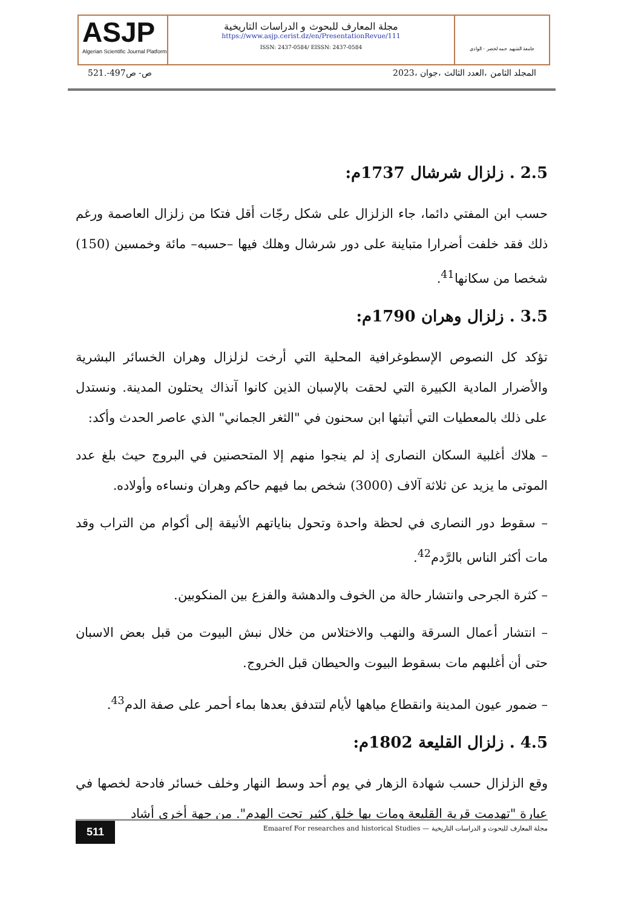ASJP
Algerian Scientific Journal Platform
مجلة المعارف للبحوث و الدراسات التاريخية
https://www.asjp.cerist.dz/en/PresentationRevue/111
ISSN: 2437-0584/ EISSN: 2437-0584
جامعة الشهيد حمه لخضر - الوادي
ص- ص497-.521 المجلد الثامن ،العدد الثالث ،جوان ،2023
2.5 . زلزال شرشال 1737م:
حسب ابن المفتي دائما، جاء الزلزال على شكل رجّات أقل فتكا من زلزال العاصمة ورغم ذلك فقد خلفت أضرارا متباينة على دور شرشال وهلك فيها –حسبه– مائة وخمسين (150) شخصا من سكانها<sup>41</sup>.
3.5 . زلزال وهران 1790م:
تؤكد كل النصوص الإسطوغرافية المحلية التي أرخت لزلزال وهران الخسائر البشرية والأضرار المادية الكبيرة التي لحقت بالإسبان الذين كانوا آنذاك يحتلون المدينة. ونستدل على ذلك بالمعطيات التي أتبثها ابن سحنون في "الثغر الجماني" الذي عاصر الحدث وأكد:
– هلاك أغلبية السكان النصارى إذ لم ينجوا منهم إلا المتحصنين في البروج حيث بلغ عدد الموتى ما يزيد عن ثلاثة آلاف (3000) شخص بما فيهم حاكم وهران ونساءه وأولاده.
– سقوط دور النصارى في لحظة واحدة وتحول بناياتهم الأنيقة إلى أكوام من التراب وقد مات أكثر الناس بالرَّدم<sup>42</sup>.
– كثرة الجرحى وانتشار حالة من الخوف والدهشة والفزع بين المنكوبين.
– انتشار أعمال السرقة والنهب والاختلاس من خلال نبش البيوت من قبل بعض الاسبان حتى أن أغلبهم مات بسقوط البيوت والحيطان قبل الخروج.
– ضمور عيون المدينة وانقطاع مياهها لأيام لتتدفق بعدها بماء أحمر على صفة الدم<sup>43</sup>.
4.5 . زلزال القليعة 1802م:
وقع الزلزال حسب شهادة الزهار في يوم أحد وسط النهار وخلف خسائر فادحة لخصها في عبارة "تهدمت قرية القليعة ومات بها خلق كثير تحت الهدم". من جهة أخرى أشاد
511
Emaaref For researches and historical Studies — مجلة المعارف للبحوث و الدراسات التاريخية